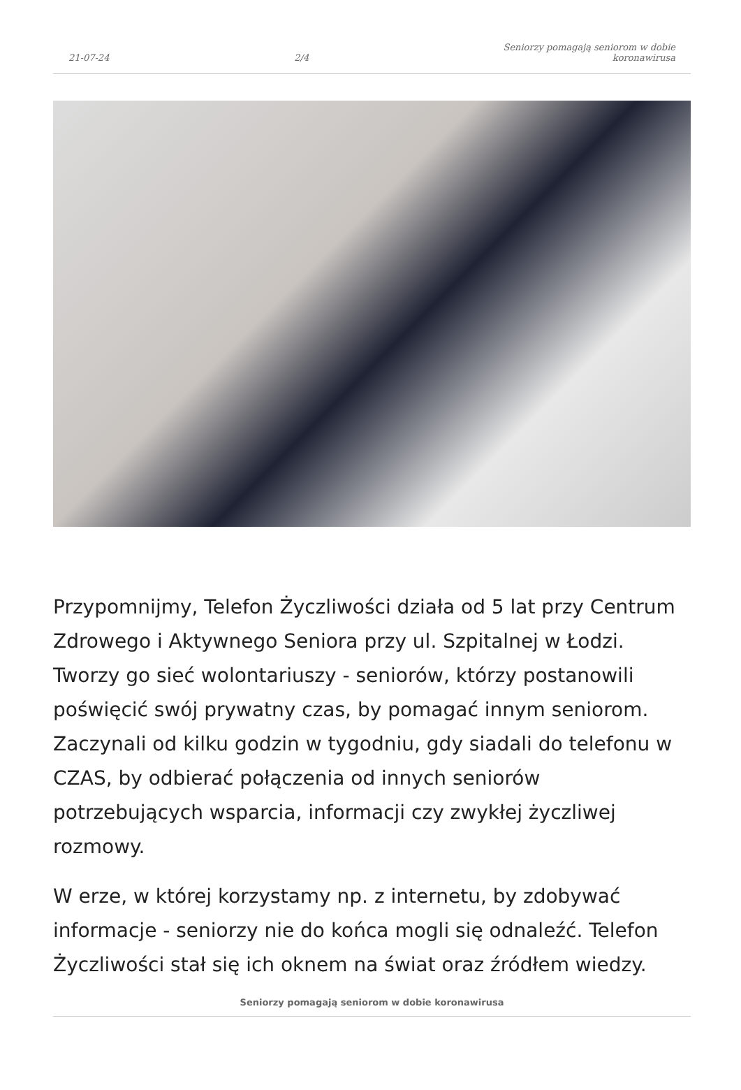21-07-24 2/4 Seniorzy pomagają seniorom w dobie koronawirusa
Przypomnijmy, Telefon Życzliwości działa od 5 lat przy Centrum Zdrowego i Aktywnego Seniora przy ul. Szpitalnej w Łodzi. Tworzy go sieć wolontariuszy - seniorów, którzy postanowili poświęcić swój prywatny czas, by pomagać innym seniorom. Zaczynali od kilku godzin w tygodniu, gdy siadali do telefonu w CZAS, by odbierać połączenia od innych seniorów potrzebujących wsparcia, informacji czy zwykłej życzliwej rozmowy.
W erze, w której korzystamy np. z internetu, by zdobywać informacje - seniorzy nie do końca mogli się odnaleźć. Telefon Życzliwości stał się ich oknem na świat oraz źródłem wiedzy.
Seniorzy pomagają seniorom w dobie koronawirusa